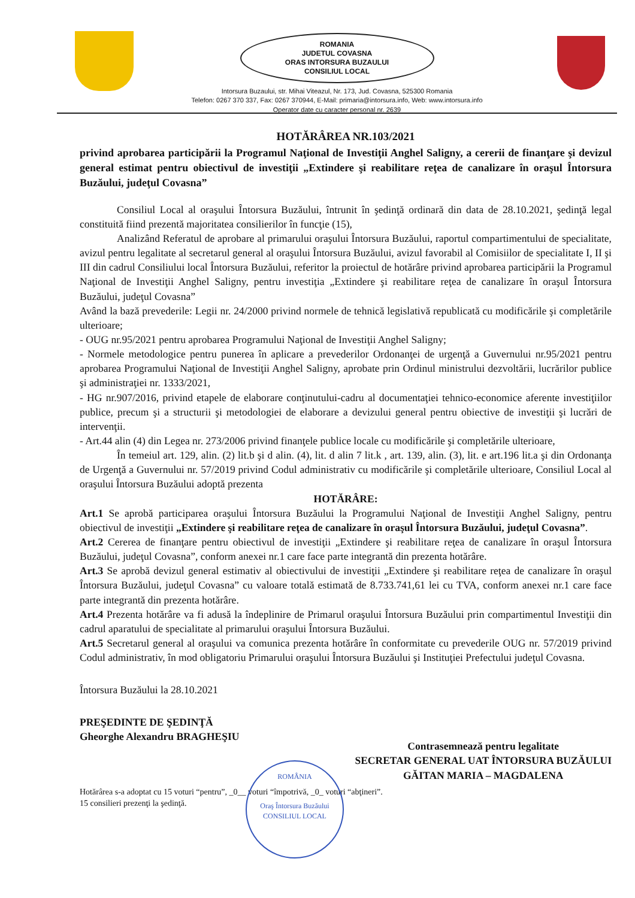ROMANIA
JUDETUL COVASNA
ORAS INTORSURA BUZAULUI
CONSILIUL LOCAL
Intorsura Buzaului, str. Mihai Viteazul, Nr. 173, Jud. Covasna, 525300 Romania
Telefon: 0267 370 337, Fax: 0267 370944, E-Mail: primaria@intorsura.info, Web: www.intorsura.info
Operator date cu caracter personal nr. 2639
HOTĂRÂREA NR.103/2021
privind aprobarea participării la Programul Naţional de Investiţii Anghel Saligny, a cererii de finanţare şi devizul general estimat pentru obiectivul de investiţii „Extindere şi reabilitare reţea de canalizare în oraşul Întorsura Buzăului, judeţul Covasna”
Consiliul Local al oraşului Întorsura Buzăului, întrunit în şedinţă ordinară din data de 28.10.2021, şedinţă legal constituită fiind prezentă majoritatea consilierilor în funcţie (15),
Analizând Referatul de aprobare al primarului oraşului Întorsura Buzăului, raportul compartimentului de specialitate, avizul pentru legalitate al secretarul general al oraşului Întorsura Buzăului, avizul favorabil al Comisiilor de specialitate I, II şi III din cadrul Consiliului local Întorsura Buzăului, referitor la proiectul de hotărâre privind aprobarea participării la Programul Naţional de Investiţii Anghel Saligny, pentru investiţia „Extindere şi reabilitare reţea de canalizare în oraşul Întorsura Buzăului, judeţul Covasna”
Având la bază prevederile: Legii nr. 24/2000 privind normele de tehnică legislativă republicată cu modificările şi completările ulterioare;
- OUG nr.95/2021 pentru aprobarea Programului Naţional de Investiţii Anghel Saligny;
- Normele metodologice pentru punerea în aplicare a prevederilor Ordonanţei de urgenţă a Guvernului nr.95/2021 pentru aprobarea Programului Naţional de Investiţii Anghel Saligny, aprobate prin Ordinul ministrului dezvoltării, lucrărilor publice şi administraţiei nr. 1333/2021,
- HG nr.907/2016, privind etapele de elaborare conţinutului-cadru al documentaţiei tehnico-economice aferente investiţiilor publice, precum şi a structurii şi metodologiei de elaborare a devizului general pentru obiective de investiţii şi lucrări de intervenţii.
- Art.44 alin (4) din Legea nr. 273/2006 privind finanţele publice locale cu modificările şi completările ulterioare,
În temeiul art. 129, alin. (2) lit.b şi d alin. (4), lit. d alin 7 lit.k , art. 139, alin. (3), lit. e art.196 lit.a şi din Ordonanţa de Urgenţă a Guvernului nr. 57/2019 privind Codul administrativ cu modificările şi completările ulterioare, Consiliul Local al oraşului Întorsura Buzăului adoptă prezenta
HOTĂRÂRE:
Art.1 Se aprobă participarea oraşului Întorsura Buzăului la Programului Naţional de Investiţii Anghel Saligny, pentru obiectivul de investiţii „Extindere şi reabilitare reţea de canalizare în oraşul Întorsura Buzăului, judeţul Covasna”.
Art.2 Cererea de finanţare pentru obiectivul de investiţii „Extindere şi reabilitare reţea de canalizare în oraşul Întorsura Buzăului, judeţul Covasna”, conform anexei nr.1 care face parte integrantă din prezenta hotărâre.
Art.3 Se aprobă devizul general estimativ al obiectivului de investiţii „Extindere şi reabilitare reţea de canalizare în oraşul Întorsura Buzăului, judeţul Covasna” cu valoare totală estimată de 8.733.741,61 lei cu TVA, conform anexei nr.1 care face parte integrantă din prezenta hotărâre.
Art.4 Prezenta hotărâre va fi adusă la îndeplinire de Primarul oraşului Întorsura Buzăului prin compartimentul Investiţii din cadrul aparatului de specialitate al primarului oraşului Întorsura Buzăului.
Art.5 Secretarul general al oraşului va comunica prezenta hotărâre în conformitate cu prevederile OUG nr. 57/2019 privind Codul administrativ, în mod obligatoriu Primarului oraşului Întorsura Buzăului şi Instituţiei Prefectului judeţul Covasna.
Întorsura Buzăului la 28.10.2021
PREŞEDINTE DE ŞEDINŢĂ
Gheorghe Alexandru BRAGHEŞIU
Contrasemnează pentru legalitate
SECRETAR GENERAL UAT ÎNTORSURA BUZĂULUI
GĂITAN MARIA – MAGDALENA
Hotărârea s-a adoptat cu 15 voturi “pentru”, _0__ voturi “împotrivă, _0_ voturi “abţineri”.
15 consilieri prezenţi la şedinţă.
ROMÂNIA
Oraş Întorsura Buzăului
CONSILIUL LOCAL